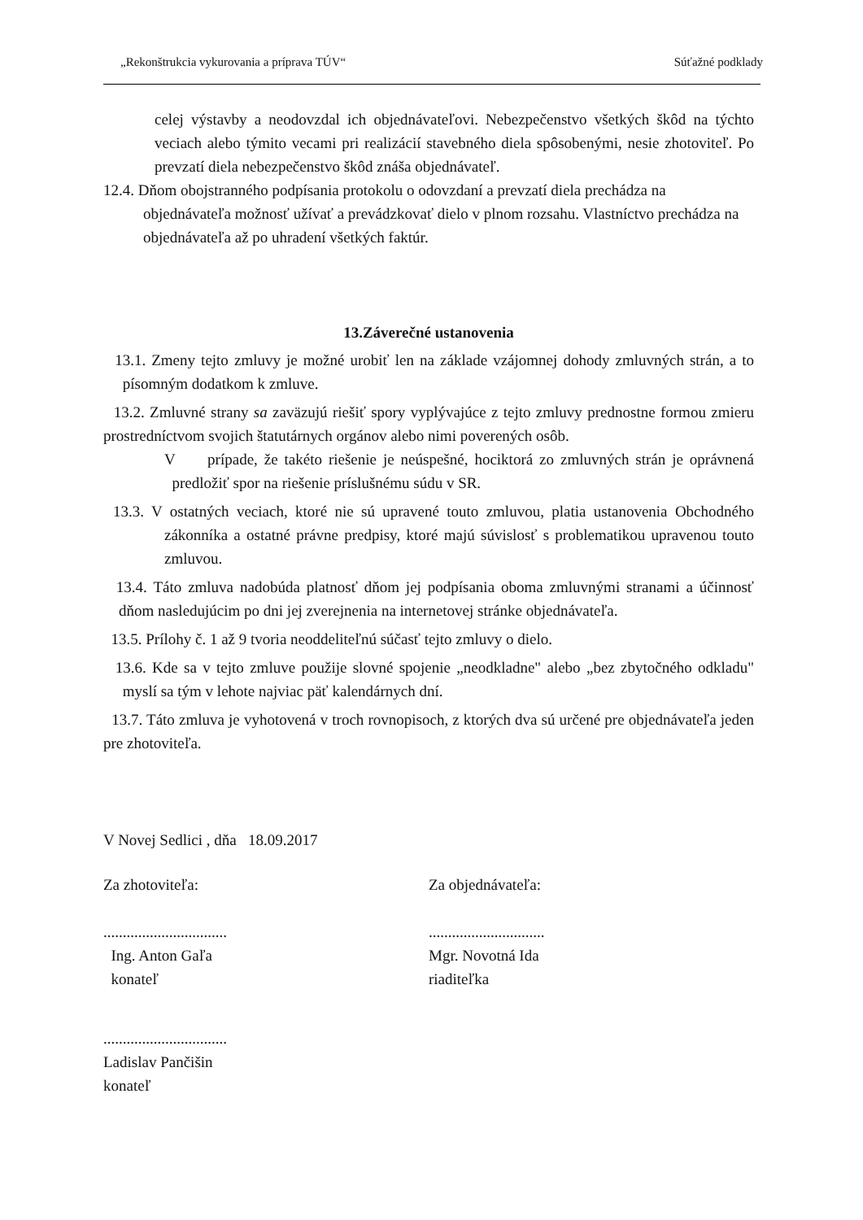„Rekonštrukcia vykurovania a príprava TÚV“Súťažné podklady
celej výstavby a neodovzdal ich objednávateľovi. Nebezpečenstvo všetkých škôd na týchto veciach alebo týmito vecami pri realizácií stavebného diela spôsobenými, nesie zhotoviteľ. Po prevzatí diela nebezpečenstvo škôd znáša objednávateľ.
12.4. Dňom obojstranného podpísania protokolu o odovzdaní a prevzatí diela prechádza na objednávateľa možnosť užívať a prevádzkovať dielo v plnom rozsahu. Vlastníctvo prechádza na objednávateľa až po uhradení všetkých faktúr.
13.Záverečné ustanovenia
13.1. Zmeny tejto zmluvy je možné urobiť len na základe vzájomnej dohody zmluvných strán, a to písomným dodatkom k zmluve.
13.2. Zmluvné strany sa zaväzujú riešiť spory vyplývajúce z tejto zmluvy prednostne formou zmieru prostredníctvom svojich štatutárnych orgánov alebo nimi poverených osôb.
V prípade, že takéto riešenie je neúspešné, hociktorá zo zmluvných strán je oprávnená predložiť spor na riešenie príslušnému súdu v SR.
13.3. V ostatných veciach, ktoré nie sú upravené touto zmluvou, platia ustanovenia Obchodného zákonníka a ostatné právne predpisy, ktoré majú súvislosť s problematikou upravenou touto zmluvou.
13.4. Táto zmluva nadobúda platnosť dňom jej podpísania oboma zmluvnými stranami a účinnosť dňom nasledujúcim po dni jej zverejnenia na internetovej stránke objednávateľa.
13.5. Prílohy č. 1 až 9 tvoria neoddeliteľnú súčasť tejto zmluvy o dielo.
13.6. Kde sa v tejto zmluve použije slovné spojenie „neodkladne" alebo „bez zbytočného odkladu" myslí sa tým v lehote najviac päť kalendárnych dní.
13.7. Táto zmluva je vyhotovená v troch rovnopisoch, z ktorých dva sú určené pre objednávateľa jeden pre zhotoviteľa.
V Novej Sedlici , dňa 18.09.2017
Za zhotoviteľa:
................................
Ing. Anton Gaľa
konateľ
Za objednávateľa:
..............................
Mgr. Novotná Ida
riaditeľka
................................
Ladislav Pančišin
konateľ